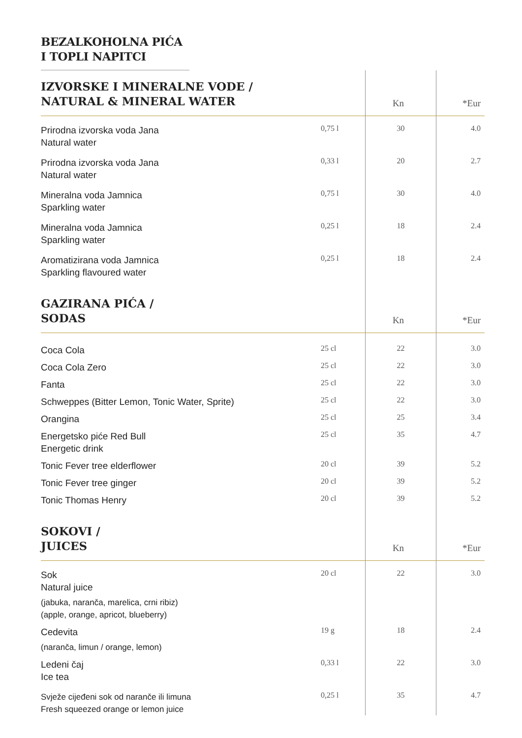BEZALKOHOLNA PIĆA
I TOPLI NAPITCI
| IZVORSKE I MINERALNE VODE / NATURAL & MINERAL WATER | | Kn | *Eur |
| --- | --- | --- | --- |
| Prirodna izvorska voda Jana Natural water | 0,75 l | 30 | 4.0 |
| Prirodna izvorska voda Jana Natural water | 0,33 l | 20 | 2.7 |
| Mineralna voda Jamnica Sparkling water | 0,75 l | 30 | 4.0 |
| Mineralna voda Jamnica Sparkling water | 0,25 l | 18 | 2.4 |
| Aromatizirana voda Jamnica Sparkling flavoured water | 0,25 l | 18 | 2.4 |
| GAZIRANA PIĆA / SODAS | | Kn | *Eur |
| Coca Cola | 25 cl | 22 | 3.0 |
| Coca Cola Zero | 25 cl | 22 | 3.0 |
| Fanta | 25 cl | 22 | 3.0 |
| Schweppes (Bitter Lemon, Tonic Water, Sprite) | 25 cl | 22 | 3.0 |
| Orangina | 25 cl | 25 | 3.4 |
| Energetsko piće Red Bull Energetic drink | 25 cl | 35 | 4.7 |
| Tonic Fever tree elderflower | 20 cl | 39 | 5.2 |
| Tonic Fever tree ginger | 20 cl | 39 | 5.2 |
| Tonic Thomas Henry | 20 cl | 39 | 5.2 |
| SOKOVI / JUICES | | Kn | *Eur |
| Sok Natural juice (jabuka, naranča, marelica, crni ribiz) (apple, orange, apricot, blueberry) | 20 cl | 22 | 3.0 |
| Cedevita (naranča, limun / orange, lemon) | 19 g | 18 | 2.4 |
| Ledeni čaj Ice tea | 0,33 l | 22 | 3.0 |
| Svježe cijeđeni sok od naranče ili limuna Fresh squeezed orange or lemon juice | 0,25 l | 35 | 4.7 |